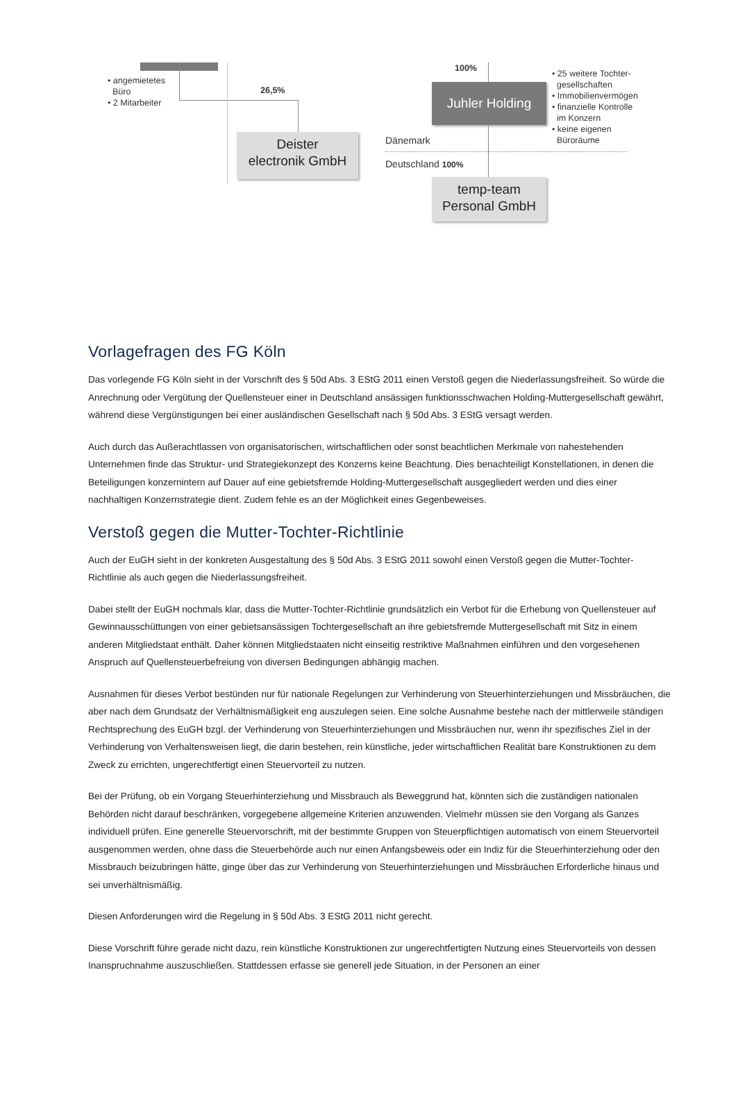• angemietetes
Büro
• 2 Mitarbeiter
26,5%
Deister
electronik GmbH
100%
Juhler Holding
• 25 weitere Tochter-
gesellschaften
• Immobilienvermögen
• finanzielle Kontrolle
im Konzern
• keine eigenen
Büroräume
Dänemark
Deutschland 100%
temp-team
Personal GmbH
Vorlagefragen des FG Köln
Das vorlegende FG Köln sieht in der Vorschrift des § 50d Abs. 3 EStG 2011 einen Verstoß gegen die Niederlassungsfreiheit. So würde die Anrechnung oder Vergütung der Quellensteuer einer in Deutschland ansässigen funktionsschwachen Holding-Muttergesellschaft gewährt, während diese Vergünstigungen bei einer ausländischen Gesellschaft nach § 50d Abs. 3 EStG versagt werden.
Auch durch das Außerachtlassen von organisatorischen, wirtschaftlichen oder sonst beachtlichen Merkmale von nahestehenden Unternehmen finde das Struktur- und Strategiekonzept des Konzerns keine Beachtung. Dies benachteiligt Konstellationen, in denen die Beteiligungen konzernintern auf Dauer auf eine gebietsfremde Holding-Muttergesellschaft ausgegliedert werden und dies einer nachhaltigen Konzernstrategie dient. Zudem fehle es an der Möglichkeit eines Gegenbeweises.
Verstoß gegen die Mutter-Tochter-Richtlinie
Auch der EuGH sieht in der konkreten Ausgestaltung des § 50d Abs. 3 EStG 2011 sowohl einen Verstoß gegen die Mutter-Tochter-Richtlinie als auch gegen die Niederlassungsfreiheit.
Dabei stellt der EuGH nochmals klar, dass die Mutter-Tochter-Richtlinie grundsätzlich ein Verbot für die Erhebung von Quellensteuer auf Gewinnausschüttungen von einer gebietsansässigen Tochtergesellschaft an ihre gebietsfremde Muttergesellschaft mit Sitz in einem anderen Mitgliedstaat enthält. Daher können Mitgliedstaaten nicht einseitig restriktive Maßnahmen einführen und den vorgesehenen Anspruch auf Quellensteuerbefreiung von diversen Bedingungen abhängig machen.
Ausnahmen für dieses Verbot bestünden nur für nationale Regelungen zur Verhinderung von Steuerhinterziehungen und Missbräuchen, die aber nach dem Grundsatz der Verhältnismäßigkeit eng auszulegen seien. Eine solche Ausnahme bestehe nach der mittlerweile ständigen Rechtsprechung des EuGH bzgl. der Verhinderung von Steuerhinterziehungen und Missbräuchen nur, wenn ihr spezifisches Ziel in der Verhinderung von Verhaltensweisen liegt, die darin bestehen, rein künstliche, jeder wirtschaftlichen Realität bare Konstruktionen zu dem Zweck zu errichten, ungerechtfertigt einen Steuervorteil zu nutzen.
Bei der Prüfung, ob ein Vorgang Steuerhinterziehung und Missbrauch als Beweggrund hat, könnten sich die zuständigen nationalen Behörden nicht darauf beschränken, vorgegebene allgemeine Kriterien anzuwenden. Vielmehr müssen sie den Vorgang als Ganzes individuell prüfen. Eine generelle Steuervorschrift, mit der bestimmte Gruppen von Steuerpflichtigen automatisch von einem Steuervorteil ausgenommen werden, ohne dass die Steuerbehörde auch nur einen Anfangsbeweis oder ein Indiz für die Steuerhinterziehung oder den Missbrauch beizubringen hätte, ginge über das zur Verhinderung von Steuerhinterziehungen und Missbräuchen Erforderliche hinaus und sei unverhältnismäßig.
Diesen Anforderungen wird die Regelung in § 50d Abs. 3 EStG 2011 nicht gerecht.
Diese Vorschrift führe gerade nicht dazu, rein künstliche Konstruktionen zur ungerechtfertigten Nutzung eines Steuervorteils von dessen Inanspruchnahme auszuschließen. Stattdessen erfasse sie generell jede Situation, in der Personen an einer